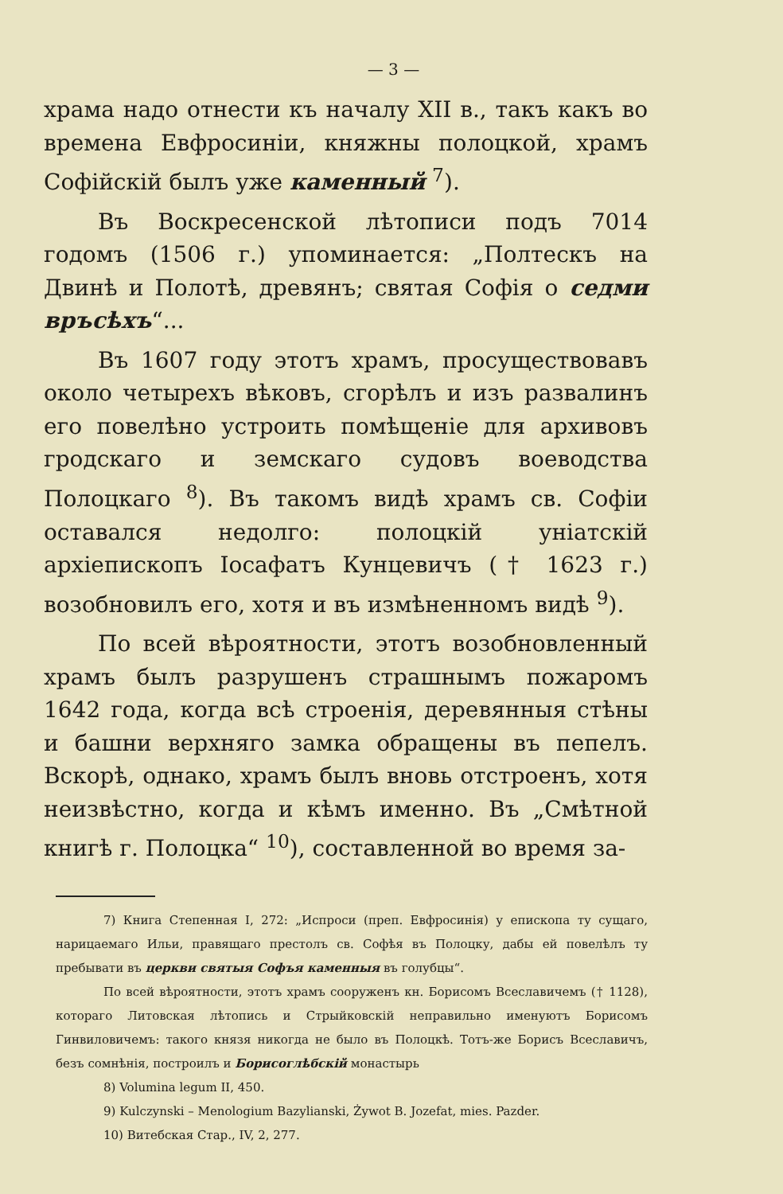— 3 —
храма надо отнести къ началу XII в., такъ какъ во времена Евфросиніи, княжны полоцкой, храмъ Софійскій былъ уже каменный <sup>7</sup>).
Въ Воскресенской лѣтописи подъ 7014 годомъ (1506 г.) упоминается: „Полтескъ на Двинѣ и Полотѣ, древянъ; святая Софія о седми връсѣхъ“...
Въ 1607 году этотъ храмъ, просуществовавъ около четырехъ вѣковъ, сгорѣлъ и изъ развалинъ его повелѣно устроить помѣщеніе для архивовъ гродскаго и земскаго судовъ воеводства Полоцкаго <sup>8</sup>). Въ такомъ видѣ храмъ св. Софіи оставался недолго: полоцкій уніатскій архіепископъ Іосафатъ Кунцевичъ († 1623 г.) возобновилъ его, хотя и въ измѣненномъ видѣ <sup>9</sup>).
По всей вѣроятности, этотъ возобновленный храмъ былъ разрушенъ страшнымъ пожаромъ 1642 года, когда всѣ строенія, деревянныя стѣны и башни верхняго замка обращены въ пепелъ. Вскорѣ, однако, храмъ былъ вновь отстроенъ, хотя неизвѣстно, когда и кѣмъ именно. Въ „Смѣтной книгѣ г. Полоцка“ <sup>10</sup>), составленной во время за-
7) Книга Степенная I, 272: „Испроси (преп. Евфросинія) у епископа ту сущаго, нарицаемаго Ильи, правящаго престолъ св. Софѣя въ Полоцку, дабы ей повелѣлъ ту пребывати въ церкви святыя Софъя каменныя въ голубцы“.
По всей вѣроятности, этотъ храмъ сооруженъ кн. Борисомъ Всеславичемъ († 1128), котораго Литовская лѣтопись и Стрыйковскій неправильно именуютъ Борисомъ Гинвиловичемъ: такого князя никогда не было въ Полоцкѣ. Тотъ-же Борисъ Всеславичъ, безъ сомнѣнія, построилъ и Борисоглѣбскій монастырь
8) Volumina legum II, 450.
9) Kulczynski – Menologium Bazylianski, Żywot B. Jozefat, mies. Pazder.
10) Витебская Стар., IV, 2, 277.